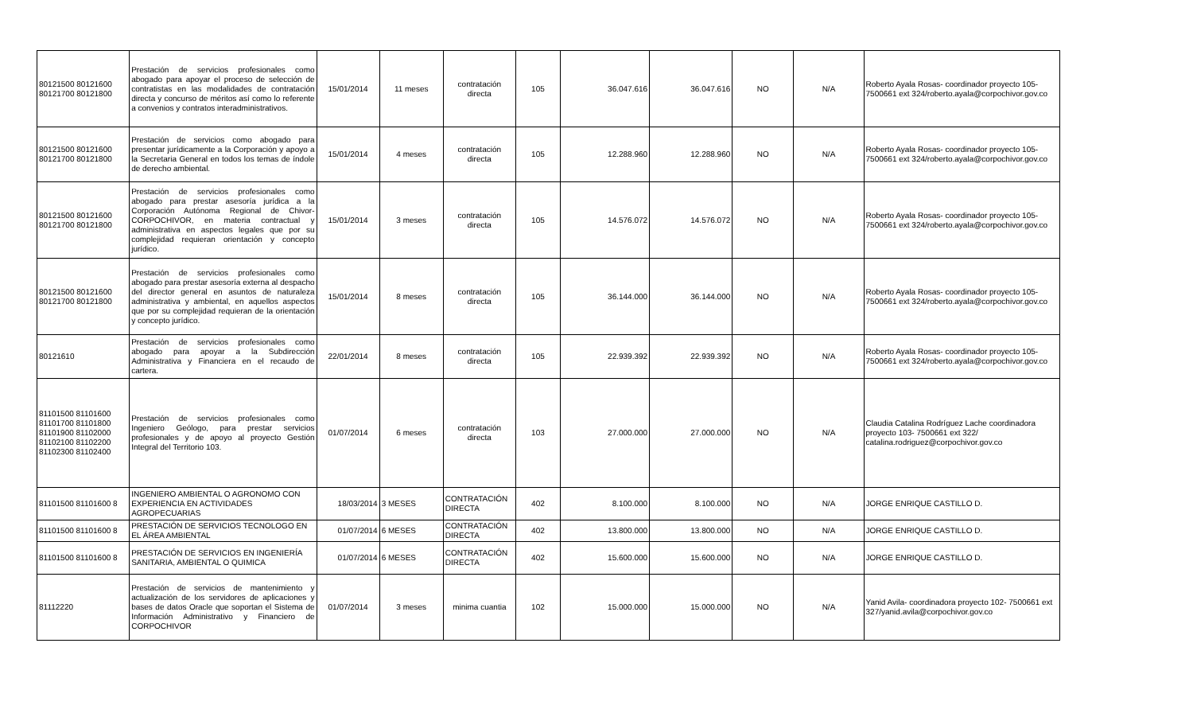| 80121500 80121600 80121700 80121800 | Prestación de servicios profesionales como abogado para apoyar el proceso de selección de contratistas en las modalidades de contratación directa y concurso de méritos así como lo referente a convenios y contratos interadministrativos. | 15/01/2014 | 11 meses | contratación directa | 105 | 36.047.616 | 36.047.616 | NO | N/A | Roberto Ayala Rosas- coordinador proyecto 105- 7500661 ext 324/roberto.ayala@corpochivor.gov.co |
| 80121500 80121600 80121700 80121800 | Prestación de servicios como abogado para presentar jurídicamente a la Corporación y apoyo a la Secretaria General en todos los temas de índole de derecho ambiental. | 15/01/2014 | 4 meses | contratación directa | 105 | 12.288.960 | 12.288.960 | NO | N/A | Roberto Ayala Rosas- coordinador proyecto 105- 7500661 ext 324/roberto.ayala@corpochivor.gov.co |
| 80121500 80121600 80121700 80121800 | Prestación de servicios profesionales como abogado para prestar asesoría jurídica a la Corporación Autónoma Regional de Chivor-CORPOCHIVOR, en materia contractual y administrativa en aspectos legales que por su complejidad requieran orientación y concepto jurídico. | 15/01/2014 | 3 meses | contratación directa | 105 | 14.576.072 | 14.576.072 | NO | N/A | Roberto Ayala Rosas- coordinador proyecto 105- 7500661 ext 324/roberto.ayala@corpochivor.gov.co |
| 80121500 80121600 80121700 80121800 | Prestación de servicios profesionales como abogado para prestar asesoría externa al despacho del director general en asuntos de naturaleza administrativa y ambiental, en aquellos aspectos que por su complejidad requieran de la orientación y concepto jurídico. | 15/01/2014 | 8 meses | contratación directa | 105 | 36.144.000 | 36.144.000 | NO | N/A | Roberto Ayala Rosas- coordinador proyecto 105- 7500661 ext 324/roberto.ayala@corpochivor.gov.co |
| 80121610 | Prestación de servicios profesionales como abogado para apoyar a la Subdirección Administrativa y Financiera en el recaudo de cartera. | 22/01/2014 | 8 meses | contratación directa | 105 | 22.939.392 | 22.939.392 | NO | N/A | Roberto Ayala Rosas- coordinador proyecto 105- 7500661 ext 324/roberto.ayala@corpochivor.gov.co |
| 81101500 81101600 81101700 81101800 81101900 81102000 81102100 81102200 81102300 81102400 | Prestación de servicios profesionales como Ingeniero Geólogo, para prestar servicios profesionales y de apoyo al proyecto Gestión Integral del Territorio 103. | 01/07/2014 | 6 meses | contratación directa | 103 | 27.000.000 | 27.000.000 | NO | N/A | Claudia Catalina Rodríguez Lache coordinadora proyecto 103- 7500661 ext 322/ catalina.rodriguez@corpochivor.gov.co |
| 81101500 81101600 8 | INGENIERO AMBIENTAL O AGRONOMO CON EXPERIENCIA EN ACTIVIDADES AGROPECUARIAS | 18/03/2014 | 3 MESES | CONTRATACIÓN DIRECTA | 402 | 8.100.000 | 8.100.000 | NO | N/A | JORGE ENRIQUE CASTILLO D. |
| 81101500 81101600 8 | PRESTACIÓN DE SERVICIOS TECNOLOGO EN EL ÁREA AMBIENTAL | 01/07/2014 | 6 MESES | CONTRATACIÓN DIRECTA | 402 | 13.800.000 | 13.800.000 | NO | N/A | JORGE ENRIQUE CASTILLO D. |
| 81101500 81101600 8 | PRESTACIÓN DE SERVICIOS EN INGENIERÍA SANITARIA, AMBIENTAL O QUIMICA | 01/07/2014 | 6 MESES | CONTRATACIÓN DIRECTA | 402 | 15.600.000 | 15.600.000 | NO | N/A | JORGE ENRIQUE CASTILLO D. |
| 81112220 | Prestación de servicios de mantenimiento y actualización de los servidores de aplicaciones y bases de datos Oracle que soportan el Sistema de Información Administrativo y Financiero de CORPOCHIVOR | 01/07/2014 | 3 meses | minima cuantia | 102 | 15.000.000 | 15.000.000 | NO | N/A | Yanid Avila- coordinadora proyecto 102- 7500661 ext 327/yanid.avila@corpochivor.gov.co |